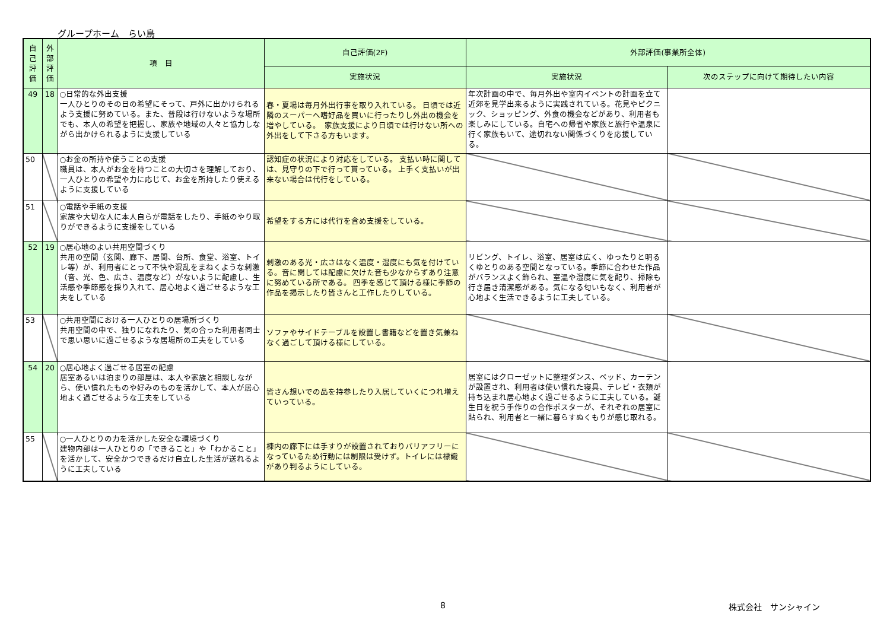グループホーム　らい鳥
| 自己評価 | 外部評価 | 項 目 | 自己評価(2F) | 外部評価(事業所全体) | |
| --- | --- | --- | --- | --- | --- |
| | | | 実施状況 | 実施状況 | 次のステップに向けて期待したい内容 |
| 49 | 18 | ○日常的な外出支援 一人ひとりのその日の希望にそって、戸外に出かけられるよう支援に努めている。また、普段は行けないような場所でも、本人の希望を把握し、家族や地域の人々と協力しながら出かけられるように支援している | 春・夏場は毎月外出行事を取り入れている。 日頃では近隣のスーパーへ嗜好品を買いに行ったりし外出の機会を増やしている。 家族支援により日頃では行けない所への外出をして下さる方もいます。 | 年次計画の中で、毎月外出や室内イベントの計画を立て近郊を見学出来るように実践されている。花見やピクニック、ショッピング、外食の機会などがあり、利用者も楽しみにしている。自宅への帰省や家族と旅行や温泉に行く家族もいて、途切れない関係づくりを応援している。 | |
| 50 | | ○お金の所持や使うことの支援 職員は、本人がお金を持つことの大切さを理解しており、一人ひとりの希望や力に応じて、お金を所持したり使えるように支援している | 認知症の状況により対応をしている。 支払い時に関しては、見守りの下で行って貰っている。 上手く支払いが出来ない場合は代行をしている。 | | |
| 51 | | ○電話や手紙の支援 家族や大切な人に本人自らが電話をしたり、手紙のやり取りができるように支援をしている | 希望をする方には代行を含め支援をしている。 | | |
| 52 | 19 | ○居心地のよい共用空間づくり 共用の空間（玄関、廊下、居間、台所、食堂、浴室、トイレ等）が、利用者にとって不快や混乱をまねくような刺激（音、光、色、広さ、温度など）がないように配慮し、生活感や季節感を採り入れて、居心地よく過ごせるような工夫をしている | 刺激のある光・広さはなく温度・湿度にも気を付けている。音に関しては配慮に欠けた音も少なからずあり注意に努めている所である。 四季を感じて頂ける様に季節の作品を掲示したり皆さんと工作したりしている。 | リビング、トイレ、浴室、居室は広く、ゆったりと明るくゆとりのある空間となっている。季節に合わせた作品がバランスよく飾られ、室温や湿度に気を配り、掃除も行き届き清潔感がある。気になる匂いもなく、利用者が心地よく生活できるように工夫している。 | |
| 53 | | ○共用空間における一人ひとりの居場所づくり 共用空間の中で、独りになれたり、気の合った利用者同士で思い思いに過ごせるような居場所の工夫をしている | ソファやサイドテーブルを設置し書籍などを置き気兼ねなく過ごして頂ける様にしている。 | | |
| 54 | 20 | ○居心地よく過ごせる居室の配慮 居室あるいは泊まりの部屋は、本人や家族と相談しながら、使い慣れたものや好みのものを活かして、本人が居心地よく過ごせるような工夫をしている | 皆さん想いでの品を持参したり入居していくにつれ増えていっている。 | 居室にはクローゼットに整理ダンス、ベッド、カーテンが設置され、利用者は使い慣れた寝具、テレビ・衣類が持ち込まれ居心地よく過ごせるように工夫している。誕生日を祝う手作りの合作ポスターが、それぞれの居室に貼られ、利用者と一緒に暮らすぬくもりが感じ取れる。 | |
| 55 | | ○一人ひとりの力を活かした安全な環境づくり 建物内部は一人ひとりの「できること」や「わかること」を活かして、安全かつできるだけ自立した生活が送れるように工夫している | 棟内の廊下には手すりが設置されておりバリアフリーになっているため行動には制限は受けず。トイレには標識があり判るようにしている。 | | |
8 株式会社　サンシャイン